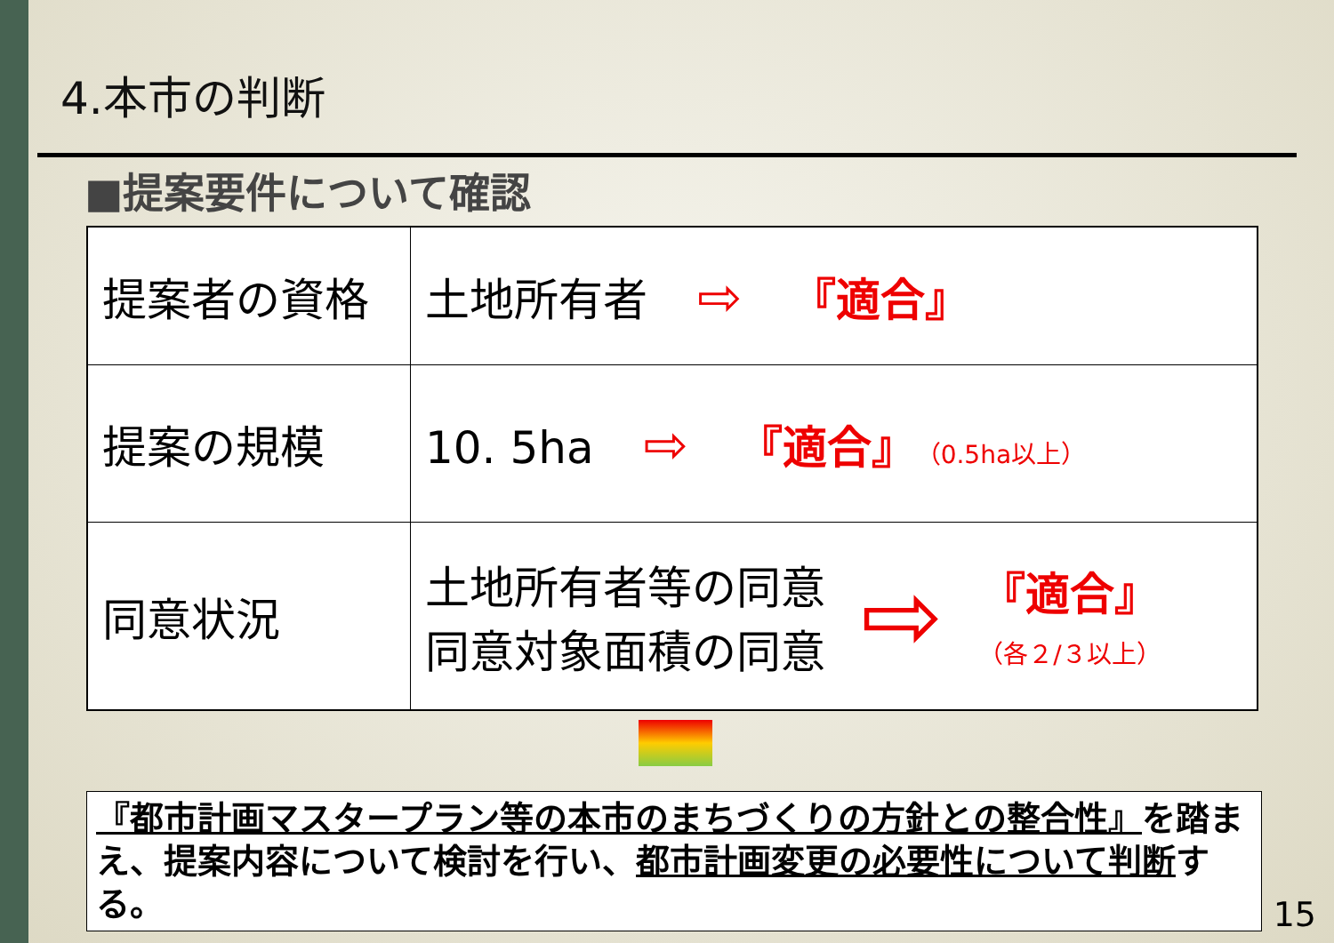4.本市の判断
■提案要件について確認
| 提案者の資格 | 土地所有者 ⇨ 『適合』 |
| 提案の規模 | 10. 5ha ⇨ 『適合』 （0.5ha以上） |
| 同意状況 | 土地所有者等の同意 同意対象面積の同意 ⇨ 『適合』 （各２/３以上） |
『都市計画マスタープラン等の本市のまちづくりの方針との整合性』を踏まえ、提案内容について検討を行い、都市計画変更の必要性について判断する。
15